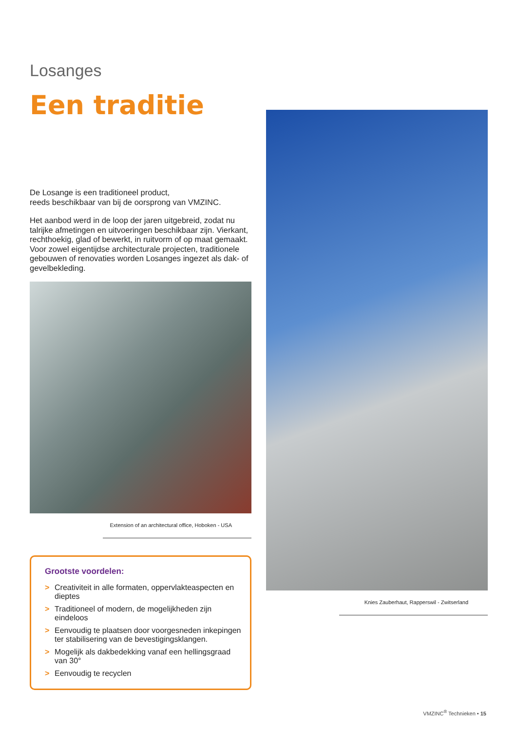Losanges
Een traditie
De Losange is een traditioneel product,
reeds beschikbaar van bij de oorsprong van VMZINC.
Het aanbod werd in de loop der jaren uitgebreid, zodat nu talrijke afmetingen en uitvoeringen beschikbaar zijn. Vierkant, rechthoekig, glad of bewerkt, in ruitvorm of op maat gemaakt. Voor zowel eigentijdse architecturale projecten, traditionele gebouwen of renovaties worden Losanges ingezet als dak- of gevelbekleding.
Extension of an architectural office, Hoboken - USA
Grootste voordelen:
> Creativiteit in alle formaten, oppervlakteaspecten en dieptes
> Traditioneel of modern, de mogelijkheden zijn eindeloos
> Eenvoudig te plaatsen door voorgesneden inkepingen ter stabilisering van de bevestigingsklangen.
> Mogelijk als dakbedekking vanaf een hellingsgraad van 30°
> Eenvoudig te recyclen
Knies Zauberhaut, Rapperswil - Zwitserland
VMZINC<sup>®</sup> Technieken • 15